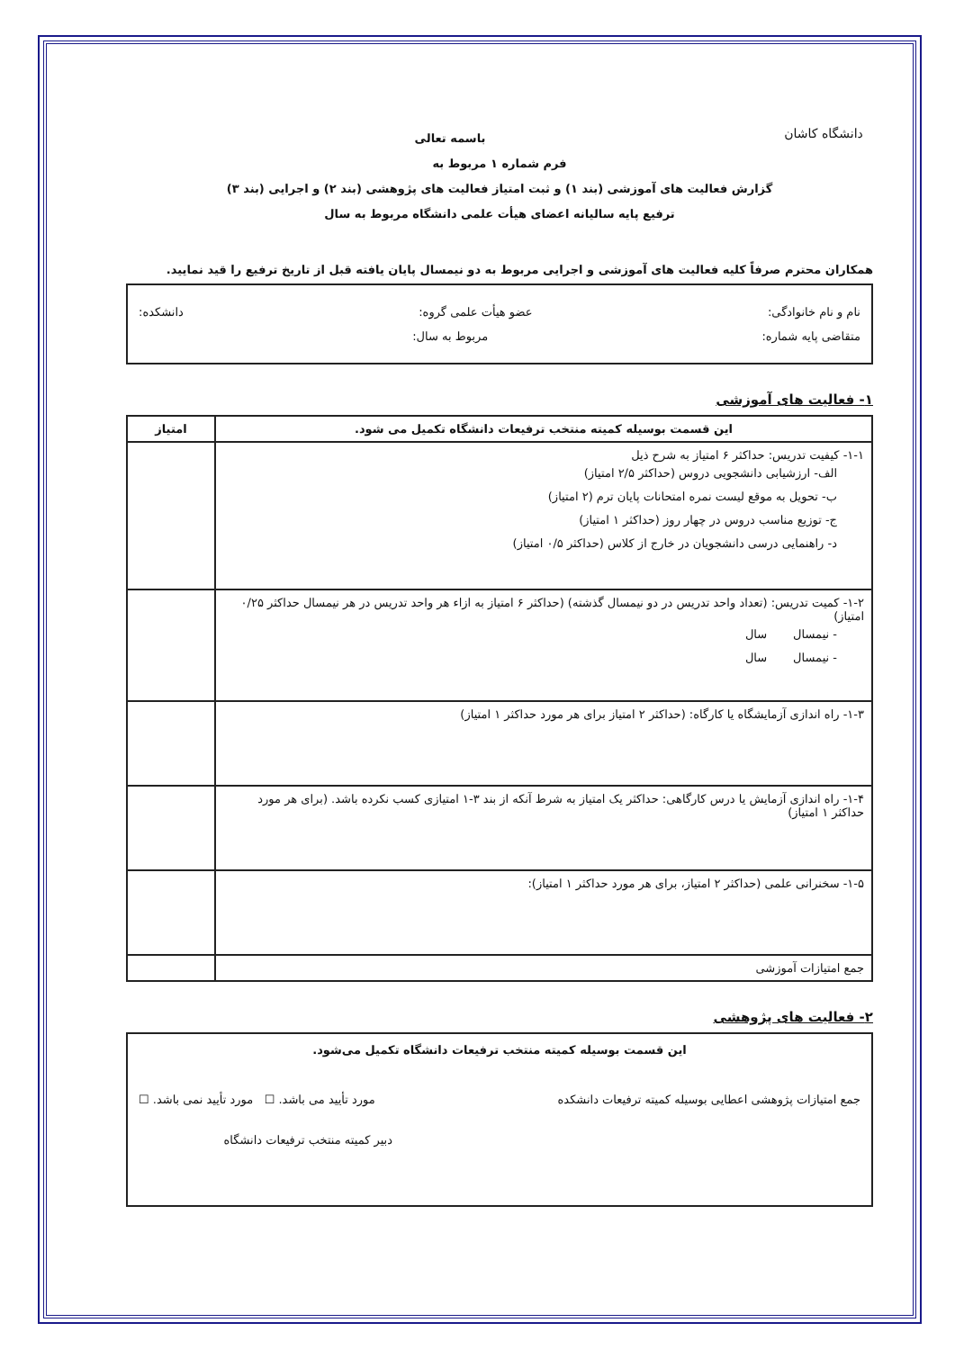دانشگاه کاشان
باسمه تعالی
فرم شماره ۱ مربوط به
گزارش فعالیت های آموزشی (بند ۱) و ثبت امتیاز فعالیت های پژوهشی (بند ۲) و اجرایی (بند ۳)
ترفیع پایه سالیانه اعضای هیأت علمی دانشگاه مربوط به سال
همکاران محترم صرفاً کلیه فعالیت های آموزشی و اجرایی مربوط به دو نیمسال پایان یافته قبل از تاریخ ترفیع را قید نمایید.
نام و نام خانوادگی: عضو هیأت علمی گروه: دانشکده:
متقاضی پایه شماره: مربوط به سال:
۱- فعالیت های آموزشی
| این قسمت بوسیله کمیته منتخب ترفیعات دانشگاه تکمیل می شود. | امتیاز |
| --- | --- |
| ۱-۱- کیفیت تدریس: حداکثر ۶ امتیاز به شرح ذیل الف- ارزشیابی دانشجویی دروس (حداکثر ۲/۵ امتیاز) ب- تحویل به موقع لیست نمره امتحانات پایان ترم (۲ امتیاز) ج- توزیع مناسب دروس در چهار روز (حداکثر ۱ امتیاز) د- راهنمایی درسی دانشجویان در خارج از کلاس (حداکثر ۰/۵ امتیاز) | |
| ۱-۲- کمیت تدریس: (تعداد واحد تدریس در دو نیمسال گذشته) (حداکثر ۶ امتیاز به ازاء هر واحد تدریس در هر نیمسال حداکثر ۰/۲۵ امتیاز) - نیمسال سال - نیمسال سال | |
| ۱-۳- راه اندازی آزمایشگاه یا کارگاه: (حداکثر ۲ امتیاز برای هر مورد حداکثر ۱ امتیاز) | |
| ۱-۴- راه اندازی آزمایش یا درس کارگاهی: حداکثر یک امتیاز به شرط آنکه از بند ۳-۱ امتیازی کسب نکرده باشد. (برای هر مورد حداکثر ۱ امتیاز) | |
| ۱-۵- سخنرانی علمی (حداکثر ۲ امتیاز، برای هر مورد حداکثر ۱ امتیاز): | |
| جمع امتیازات آموزشی | |
۲- فعالیت های پژوهشی
این قسمت بوسیله کمیته منتخب ترفیعات دانشگاه تکمیل می‌شود.
جمع امتیازات پژوهشی اعطایی بوسیله کمیته ترفیعات دانشکده مورد تأیید می باشد. ☐ مورد تأیید نمی باشد. ☐
دبیر کمیته منتخب ترفیعات دانشگاه